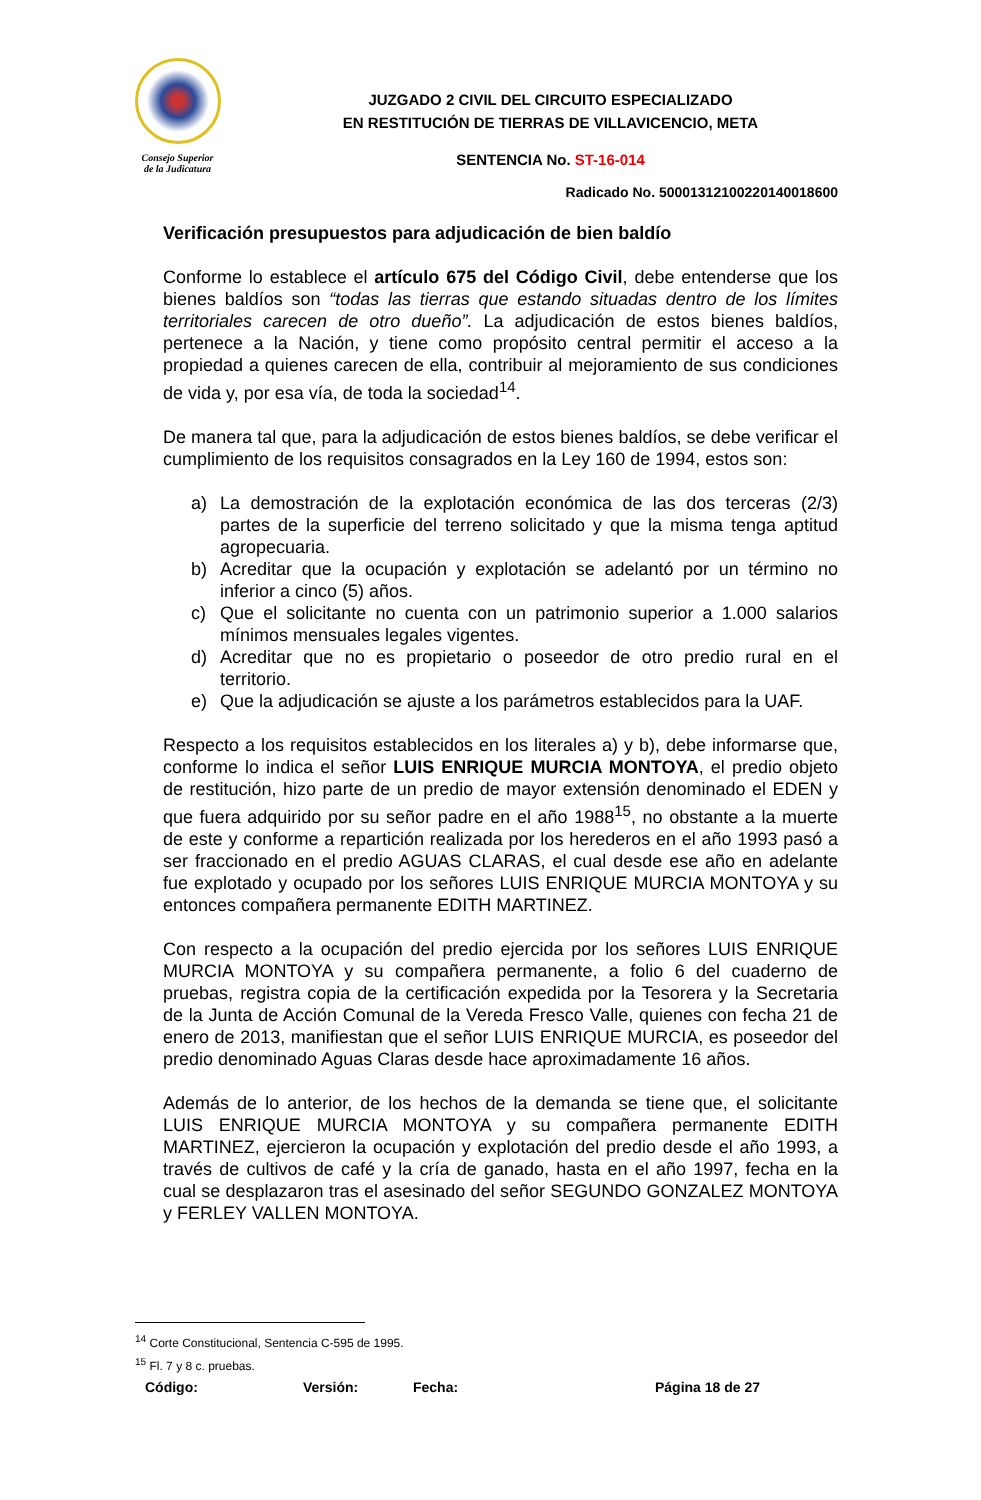Consejo Superior
de la Judicatura
JUZGADO 2 CIVIL DEL CIRCUITO ESPECIALIZADO
EN RESTITUCIÓN DE TIERRAS DE VILLAVICENCIO, META
SENTENCIA No. ST-16-014
Radicado No. 50001312100220140018600
Verificación presupuestos para adjudicación de bien baldío
Conforme lo establece el artículo 675 del Código Civil, debe entenderse que los bienes baldíos son “todas las tierras que estando situadas dentro de los límites territoriales carecen de otro dueño”. La adjudicación de estos bienes baldíos, pertenece a la Nación, y tiene como propósito central permitir el acceso a la propiedad a quienes carecen de ella, contribuir al mejoramiento de sus condiciones de vida y, por esa vía, de toda la sociedad<sup>14</sup>.
De manera tal que, para la adjudicación de estos bienes baldíos, se debe verificar el cumplimiento de los requisitos consagrados en la Ley 160 de 1994, estos son:
a) La demostración de la explotación económica de las dos terceras (2/3) partes de la superficie del terreno solicitado y que la misma tenga aptitud agropecuaria.
b) Acreditar que la ocupación y explotación se adelantó por un término no inferior a cinco (5) años.
c) Que el solicitante no cuenta con un patrimonio superior a 1.000 salarios mínimos mensuales legales vigentes.
d) Acreditar que no es propietario o poseedor de otro predio rural en el territorio.
e) Que la adjudicación se ajuste a los parámetros establecidos para la UAF.
Respecto a los requisitos establecidos en los literales a) y b), debe informarse que, conforme lo indica el señor LUIS ENRIQUE MURCIA MONTOYA, el predio objeto de restitución, hizo parte de un predio de mayor extensión denominado el EDEN y que fuera adquirido por su señor padre en el año 1988<sup>15</sup>, no obstante a la muerte de este y conforme a repartición realizada por los herederos en el año 1993 pasó a ser fraccionado en el predio AGUAS CLARAS, el cual desde ese año en adelante fue explotado y ocupado por los señores LUIS ENRIQUE MURCIA MONTOYA y su entonces compañera permanente EDITH MARTINEZ.
Con respecto a la ocupación del predio ejercida por los señores LUIS ENRIQUE MURCIA MONTOYA y su compañera permanente, a folio 6 del cuaderno de pruebas, registra copia de la certificación expedida por la Tesorera y la Secretaria de la Junta de Acción Comunal de la Vereda Fresco Valle, quienes con fecha 21 de enero de 2013, manifiestan que el señor LUIS ENRIQUE MURCIA, es poseedor del predio denominado Aguas Claras desde hace aproximadamente 16 años.
Además de lo anterior, de los hechos de la demanda se tiene que, el solicitante LUIS ENRIQUE MURCIA MONTOYA y su compañera permanente EDITH MARTINEZ, ejercieron la ocupación y explotación del predio desde el año 1993, a través de cultivos de café y la cría de ganado, hasta en el año 1997, fecha en la cual se desplazaron tras el asesinado del señor SEGUNDO GONZALEZ MONTOYA y FERLEY VALLEN MONTOYA.
<sup>14</sup> Corte Constitucional, Sentencia C-595 de 1995.
<sup>15</sup> Fl. 7 y 8 c. pruebas.
Código: Versión: Fecha: Página 18 de 27